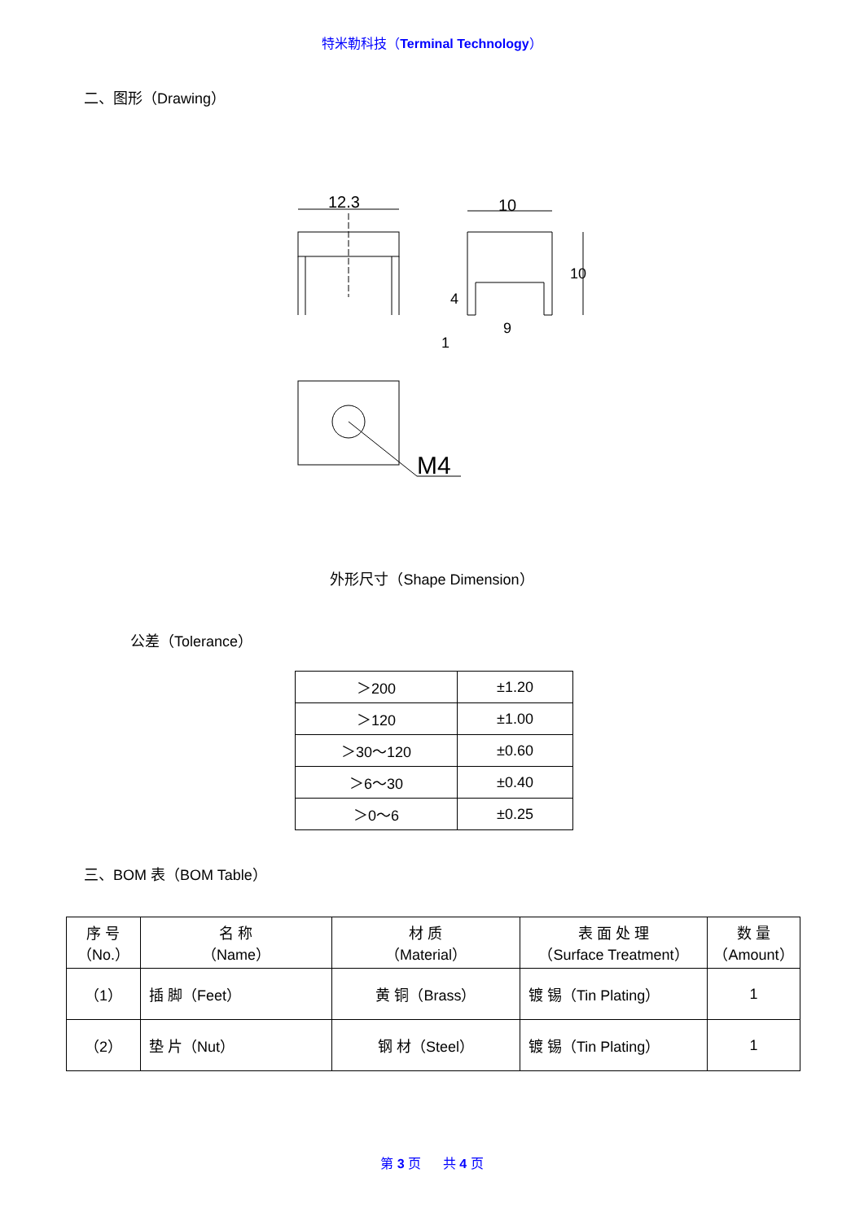特米勒科技（Terminal Technology）
二、图形（Drawing）
12.3
10
9
1
4
10
M4
外形尺寸（Shape Dimension）
公差（Tolerance）
| ＞200 | ±1.20 |
| ＞120 | ±1.00 |
| ＞30～120 | ±0.60 |
| ＞6～30 | ±0.40 |
| ＞0～6 | ±0.25 |
三、BOM 表（BOM Table）
| 序 号 （No.） | 名 称 （Name） | 材 质 （Material） | 表 面 处 理 （Surface Treatment） | 数 量 （Amount） |
| （1） | 插 脚（Feet） | 黄 铜（Brass） | 镀 锡（Tin Plating） | 1 |
| （2） | 垫 片（Nut） | 钢 材（Steel） | 镀 锡（Tin Plating） | 1 |
第 3 页 共 4 页